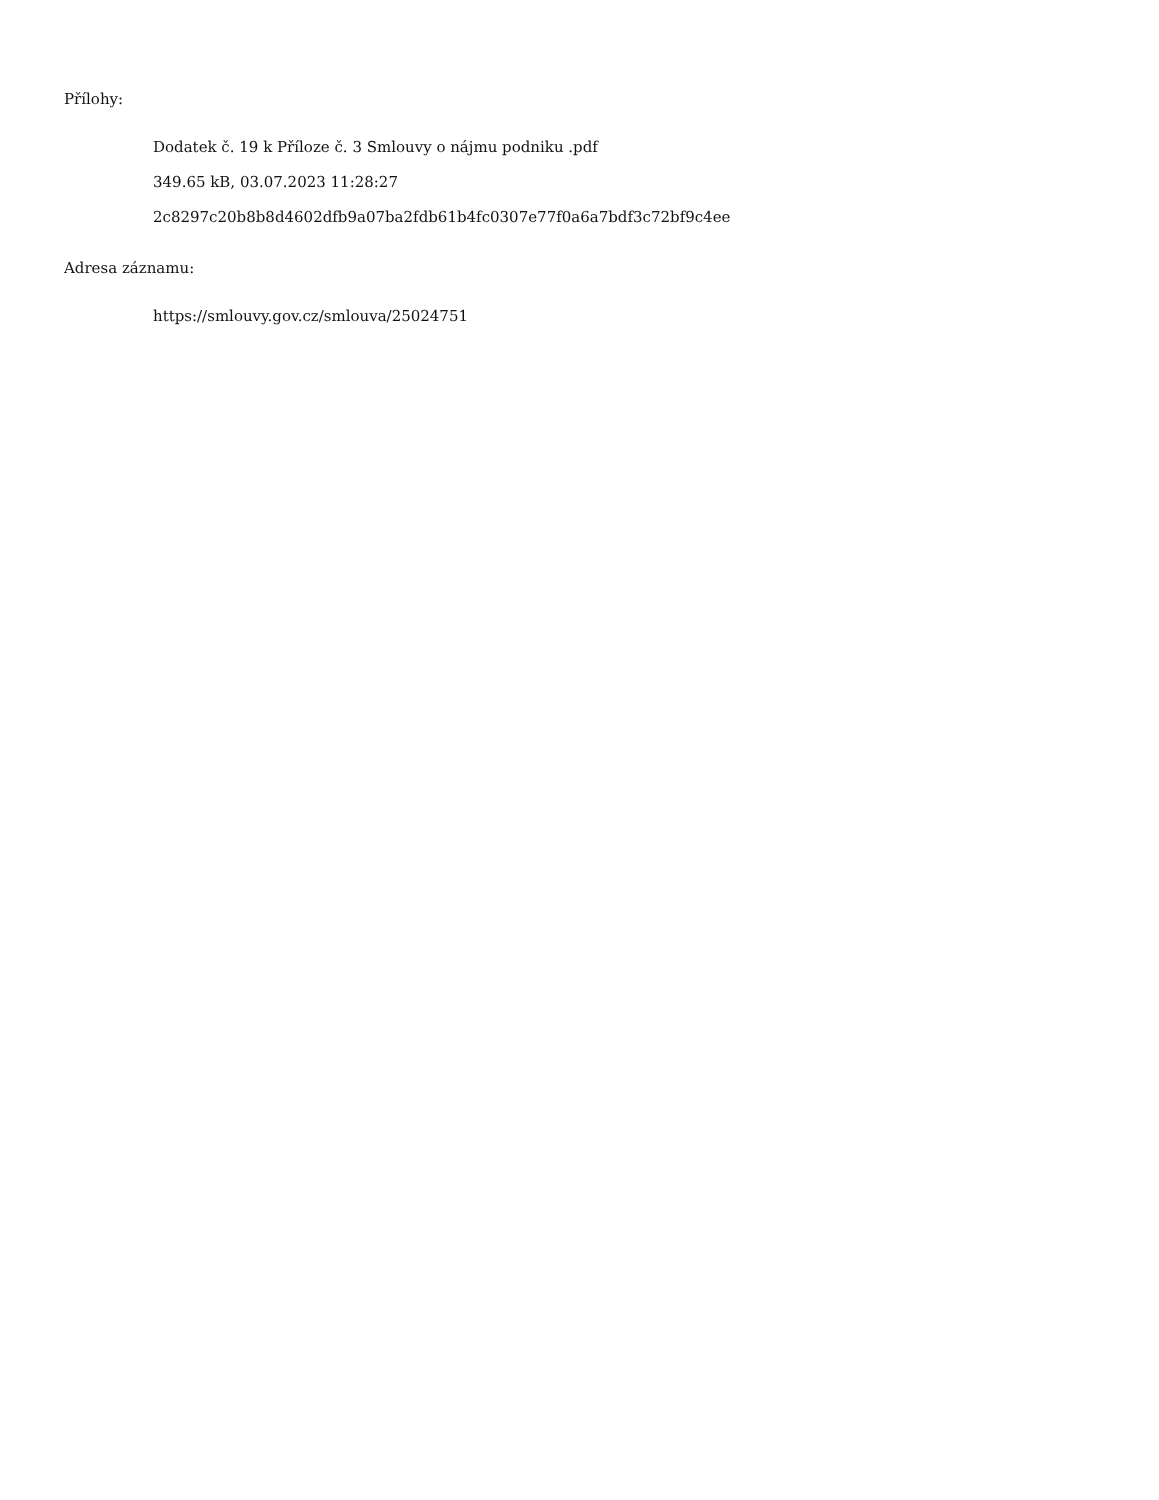Přílohy:
Dodatek č. 19 k Příloze č. 3 Smlouvy o nájmu podniku .pdf
349.65 kB, 03.07.2023 11:28:27
2c8297c20b8b8d4602dfb9a07ba2fdb61b4fc0307e77f0a6a7bdf3c72bf9c4ee
Adresa záznamu:
https://smlouvy.gov.cz/smlouva/25024751